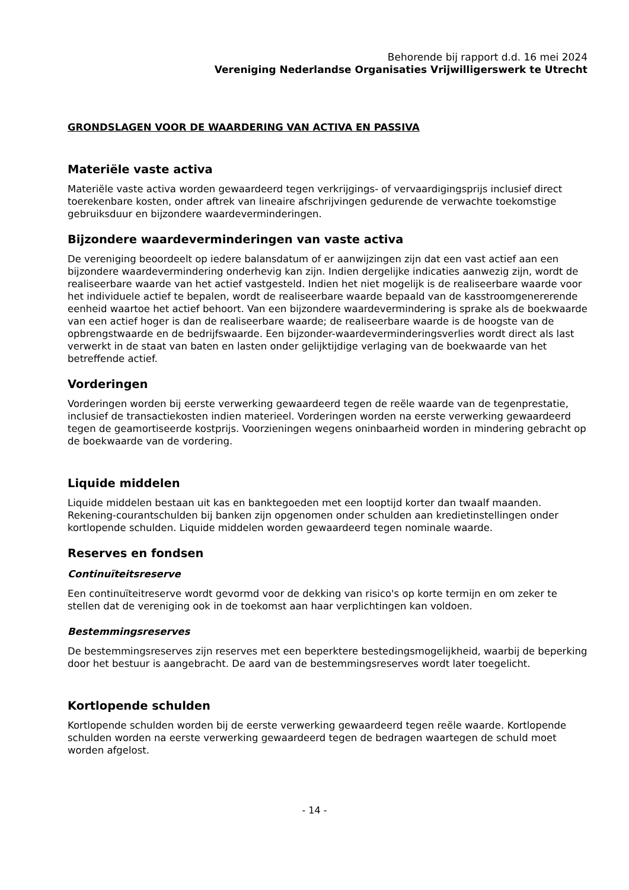Behorende bij rapport d.d. 16 mei 2024
Vereniging Nederlandse Organisaties Vrijwilligerswerk te Utrecht
GRONDSLAGEN VOOR DE WAARDERING VAN ACTIVA EN PASSIVA
Materiële vaste activa
Materiële vaste activa worden gewaardeerd tegen verkrijgings- of vervaardigingsprijs inclusief direct toerekenbare kosten, onder aftrek van lineaire afschrijvingen gedurende de verwachte toekomstige gebruiksduur en bijzondere waardeverminderingen.
Bijzondere waardeverminderingen van vaste activa
De vereniging beoordeelt op iedere balansdatum of er aanwijzingen zijn dat een vast actief aan een bijzondere waardevermindering onderhevig kan zijn. Indien dergelijke indicaties aanwezig zijn, wordt de realiseerbare waarde van het actief vastgesteld. Indien het niet mogelijk is de realiseerbare waarde voor het individuele actief te bepalen, wordt de realiseerbare waarde bepaald van de kasstroomgenererende eenheid waartoe het actief behoort. Van een bijzondere waardevermindering is sprake als de boekwaarde van een actief hoger is dan de realiseerbare waarde; de realiseerbare waarde is de hoogste van de opbrengstwaarde en de bedrijfswaarde. Een bijzonder-waardeverminderingsverlies wordt direct als last verwerkt in de staat van baten en lasten onder gelijktijdige verlaging van de boekwaarde van het betreffende actief.
Vorderingen
Vorderingen worden bij eerste verwerking gewaardeerd tegen de reële waarde van de tegenprestatie, inclusief de transactiekosten indien materieel. Vorderingen worden na eerste verwerking gewaardeerd tegen de geamortiseerde kostprijs. Voorzieningen wegens oninbaarheid worden in mindering gebracht op de boekwaarde van de vordering.
Liquide middelen
Liquide middelen bestaan uit kas en banktegoeden met een looptijd korter dan twaalf maanden. Rekening-courantschulden bij banken zijn opgenomen onder schulden aan kredietinstellingen onder kortlopende schulden. Liquide middelen worden gewaardeerd tegen nominale waarde.
Reserves en fondsen
Continuïteitsreserve
Een continuïteitreserve wordt gevormd voor de dekking van risico's op korte termijn en om zeker te stellen dat de vereniging ook in de toekomst aan haar verplichtingen kan voldoen.
Bestemmingsreserves
De bestemmingsreserves zijn reserves met een beperktere bestedingsmogelijkheid, waarbij de beperking door het bestuur is aangebracht. De aard van de bestemmingsreserves wordt later toegelicht.
Kortlopende schulden
Kortlopende schulden worden bij de eerste verwerking gewaardeerd tegen reële waarde. Kortlopende schulden worden na eerste verwerking gewaardeerd tegen de bedragen waartegen de schuld moet worden afgelost.
- 14 -